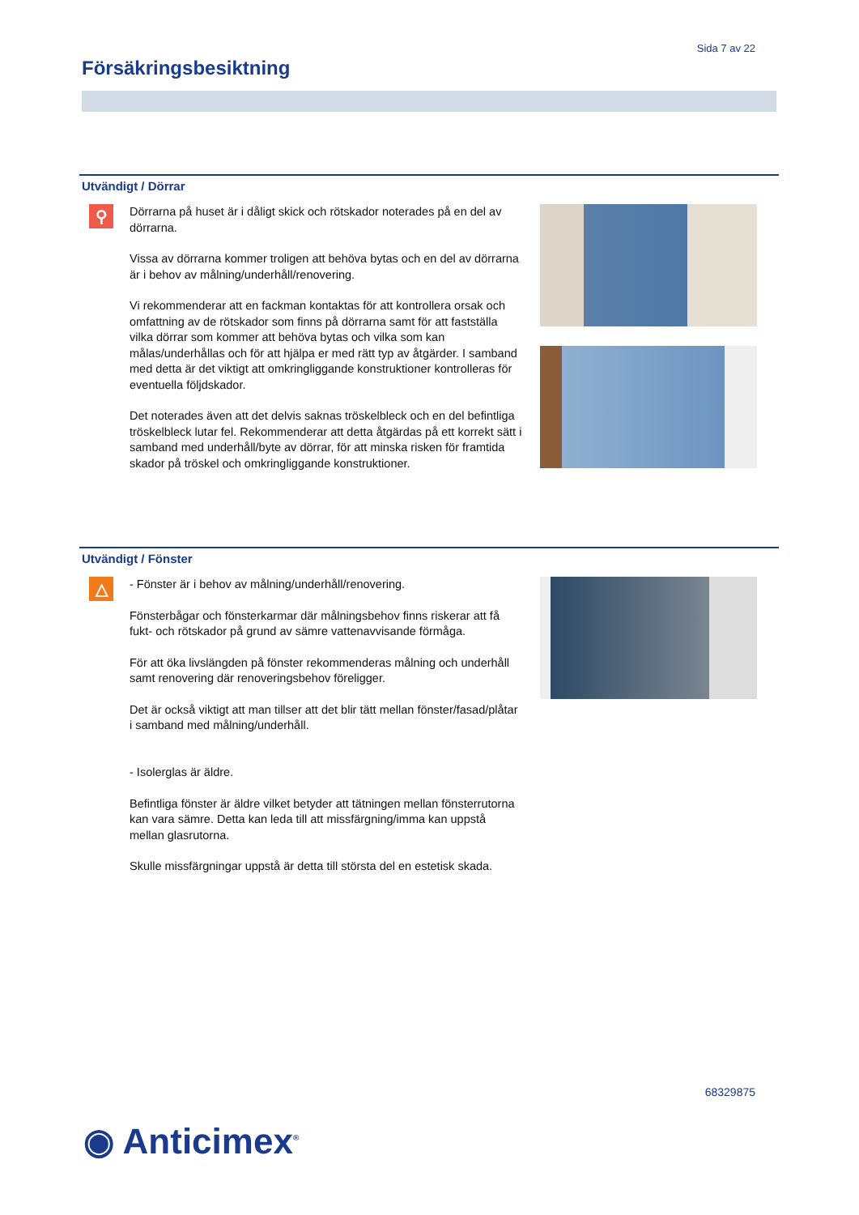Sida 7 av 22
Försäkringsbesiktning
Utvändigt / Dörrar
⚲
Dörrarna på huset är i dåligt skick och rötskador noterades på en del av dörrarna.
Vissa av dörrarna kommer troligen att behöva bytas och en del av dörrarna är i behov av målning/underhåll/renovering.
Vi rekommenderar att en fackman kontaktas för att kontrollera orsak och omfattning av de rötskador som finns på dörrarna samt för att fastställa vilka dörrar som kommer att behöva bytas och vilka som kan målas/underhållas och för att hjälpa er med rätt typ av åtgärder. I samband med detta är det viktigt att omkringliggande konstruktioner kontrolleras för eventuella följdskador.
Det noterades även att det delvis saknas tröskelbleck och en del befintliga tröskelbleck lutar fel. Rekommenderar att detta åtgärdas på ett korrekt sätt i samband med underhåll/byte av dörrar, för att minska risken för framtida skador på tröskel och omkringliggande konstruktioner.
Utvändigt / Fönster
△
- Fönster är i behov av målning/underhåll/renovering.
Fönsterbågar och fönsterkarmar där målningsbehov finns riskerar att få fukt- och rötskador på grund av sämre vattenavvisande förmåga.
För att öka livslängden på fönster rekommenderas målning och underhåll samt renovering där renoveringsbehov föreligger.
Det är också viktigt att man tillser att det blir tätt mellan fönster/fasad/plåtar i samband med målning/underhåll.
- Isolerglas är äldre.
Befintliga fönster är äldre vilket betyder att tätningen mellan fönsterrutorna kan vara sämre. Detta kan leda till att missfärgning/imma kan uppstå mellan glasrutorna.
Skulle missfärgningar uppstå är detta till största del en estetisk skada.
68329875
◉ Anticimex<sup>®</sup>